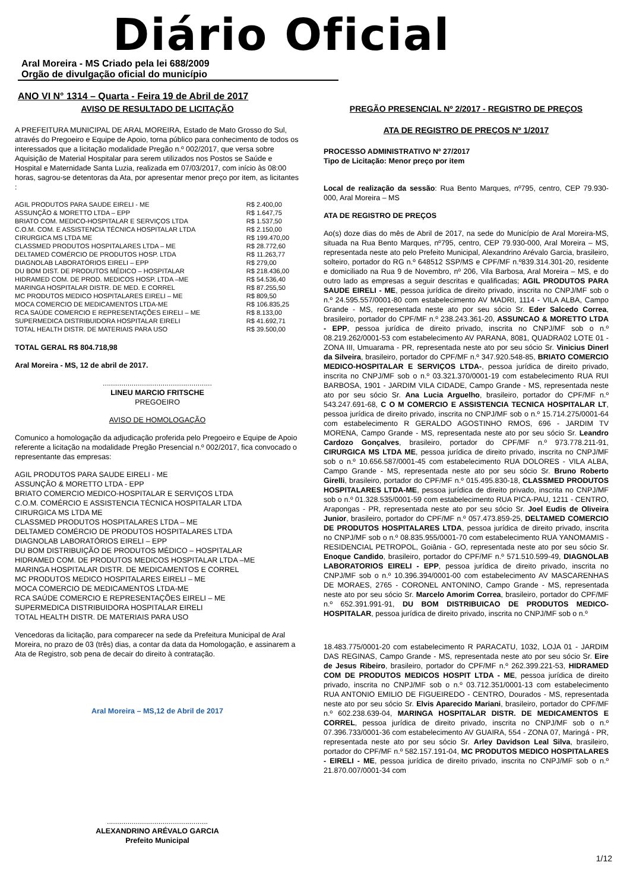Diário Oficial
Aral Moreira - MS Criado pela lei 688/2009
Orgão de divulgação oficial do município
ANO VI N° 1314 – Quarta - Feira 19 de Abril de 2017
AVISO DE RESULTADO DE LICITAÇÃO
A PREFEITURA MUNICIPAL DE ARAL MOREIRA, Estado de Mato Grosso do Sul, através do Pregoeiro e Equipe de Apoio, torna público para conhecimento de todos os interessados que a licitação modalidade Pregão n.º 002/2017, que versa sobre Aquisição de Material Hospitalar para serem utilizados nos Postos se Saúde e Hospital e Maternidade Santa Luzia, realizada em 07/03/2017, com início às 08:00 horas, sagrou-se detentoras da Ata, por apresentar menor preço por item, as licitantes :
| AGIL PRODUTOS PARA SAUDE EIRELI - ME | R$ 2.400,00 |
| ASSUNÇÃO & MORETTO LTDA – EPP | R$ 1.647,75 |
| BRIATO COM. MEDICO-HOSPITALAR E SERVIÇOS LTDA | R$ 1.537,50 |
| C.O.M. COM. E ASSISTENCIA TÉCNICA HOSPITALAR LTDA | R$ 2.150,00 |
| CIRURGICA MS LTDA ME | R$ 199.470,00 |
| CLASSMED PRODUTOS HOSPITALARES LTDA – ME | R$ 28.772,60 |
| DELTAMED COMÉRCIO DE PRODUTOS HOSP. LTDA | R$ 11.263,77 |
| DIAGNOLAB LABORATÓRIOS EIRELI – EPP | R$ 279,00 |
| DU BOM DIST. DE PRODUTOS MÉDICO – HOSPITALAR | R$ 218.436,00 |
| HIDRAMED COM. DE PROD. MEDICOS HOSP. LTDA –ME | R$ 54.536,40 |
| MARINGA HOSPITALAR DISTR. DE MED. E CORREL | R$ 87.255,50 |
| MC PRODUTOS MEDICO HOSPITALARES EIRELI – ME | R$ 809,50 |
| MOCA COMERCIO DE MEDICAMENTOS LTDA-ME | R$ 106.835,25 |
| RCA SAÚDE COMERCIO E REPRESENTAÇÕES EIRELI – ME | R$ 8.133,00 |
| SUPERMEDICA DISTRIBUIDORA HOSPITALAR EIRELI | R$ 41.692,71 |
| TOTAL HEALTH DISTR. DE MATERIAIS PARA USO | R$ 39.500,00 |
TOTAL GERAL R$ 804.718,98
Aral Moreira - MS, 12 de abril de 2017.
.....................................................
LINEU MARCIO FRITSCHE
PREGOEIRO
AVISO DE HOMOLOGAÇÃO
Comunico a homologação da adjudicação proferida pelo Pregoeiro e Equipe de Apoio referente a licitação na modalidade Pregão Presencial n.º 002/2017, fica convocado o representante das empresas:
AGIL PRODUTOS PARA SAUDE EIRELI - ME
ASSUNÇÃO & MORETTO LTDA - EPP
BRIATO COMERCIO MEDICO-HOSPITALAR E SERVIÇOS LTDA
C.O.M. COMÉRCIO E ASSISTENCIA TÉCNICA HOSPITALAR LTDA
CIRURGICA MS LTDA ME
CLASSMED PRODUTOS HOSPITALARES LTDA – ME
DELTAMED COMÉRCIO DE PRODUTOS HOSPITALARES LTDA
DIAGNOLAB LABORATÓRIOS EIRELI – EPP
DU BOM DISTRIBUIÇÃO DE PRODUTOS MÉDICO – HOSPITALAR
HIDRAMED COM. DE PRODUTOS MEDICOS HOSPITALAR LTDA –ME
MARINGA HOSPITALAR DISTR. DE MEDICAMENTOS E CORREL
MC PRODUTOS MEDICO HOSPITALARES EIRELI – ME
MOCA COMERCIO DE MEDICAMENTOS LTDA-ME
RCA SAÚDE COMERCIO E REPRESENTAÇÕES EIRELI – ME
SUPERMEDICA DISTRIBUIDORA HOSPITALAR EIRELI
TOTAL HEALTH DISTR. DE MATERIAIS PARA USO
Vencedoras da licitação, para comparecer na sede da Prefeitura Municipal de Aral Moreira, no prazo de 03 (três) dias, a contar da data da Homologação, e assinarem a Ata de Registro, sob pena de decair do direito à contratação.
Aral Moreira – MS,12 de Abril de 2017
.................................................
ALEXANDRINO ARÉVALO GARCIA
Prefeito Municipal
PREGÃO PRESENCIAL Nº 2/2017 - REGISTRO DE PREÇOS
ATA DE REGISTRO DE PREÇOS Nº 1/2017
PROCESSO ADMINISTRATIVO Nº 27/2017
Tipo de Licitação: Menor preço por item
Local de realização da sessão: Rua Bento Marques, nº795, centro, CEP 79.930-000, Aral Moreira – MS
ATA DE REGISTRO DE PREÇOS
Ao(s) doze dias do mês de Abril de 2017, na sede do Município de Aral Moreira-MS, situada na Rua Bento Marques, nº795, centro, CEP 79.930-000, Aral Moreira – MS, representada neste ato pelo Prefeito Municipal, Alexandrino Arévalo Garcia, brasileiro, solteiro, portador do RG n.º 648512 SSP/MS e CPF/MF n.º839.314.301-20, residente e domiciliado na Rua 9 de Novembro, nº 206, Vila Barbosa, Aral Moreira – MS, e do outro lado as empresas a seguir descritas e qualificadas; AGIL PRODUTOS PARA SAUDE EIRELI - ME, pessoa jurídica de direito privado, inscrita no CNPJ/MF sob o n.º 24.595.557/0001-80 com estabelecimento AV MADRI, 1114 - VILA ALBA, Campo Grande - MS, representada neste ato por seu sócio Sr. Eder Salcedo Correa, brasileiro, portador do CPF/MF n.º 238.243.361-20, ASSUNCAO & MORETTO LTDA - EPP, pessoa jurídica de direito privado, inscrita no CNPJ/MF sob o n.º 08.219.262/0001-53 com estabelecimento AV PARANA, 8081, QUADRA02 LOTE 01 - ZONA III, Umuarama - PR, representada neste ato por seu sócio Sr. Vinicius Dinerl da Silveira, brasileiro, portador do CPF/MF n.º 347.920.548-85, BRIATO COMERCIO MEDICO-HOSPITALAR E SERVIÇOS LTDA-, pessoa jurídica de direito privado, inscrita no CNPJ/MF sob o n.º 03.321.370/0001-19 com estabelecimento RUA RUI BARBOSA, 1901 - JARDIM VILA CIDADE, Campo Grande - MS, representada neste ato por seu sócio Sr. Ana Lucia Arguelho, brasileiro, portador do CPF/MF n.º 543.247.691-68, C O M COMERCIO E ASSISTENCIA TECNICA HOSPITALAR LT, pessoa jurídica de direito privado, inscrita no CNPJ/MF sob o n.º 15.714.275/0001-64 com estabelecimento R GERALDO AGOSTINHO RMOS, 696 - JARDIM TV MORENA, Campo Grande - MS, representada neste ato por seu sócio Sr. Leandro Cardozo Gonçalves, brasileiro, portador do CPF/MF n.º 973.778.211-91, CIRURGICA MS LTDA ME, pessoa jurídica de direito privado, inscrita no CNPJ/MF sob o n.º 10.656.587/0001-45 com estabelecimento RUA DOLORES - VILA ALBA, Campo Grande - MS, representada neste ato por seu sócio Sr. Bruno Roberto Girelli, brasileiro, portador do CPF/MF n.º 015.495.830-18, CLASSMED PRODUTOS HOSPITALARES LTDA-ME, pessoa jurídica de direito privado, inscrita no CNPJ/MF sob o n.º 01.328.535/0001-59 com estabelecimento RUA PICA-PAU, 1211 - CENTRO, Arapongas - PR, representada neste ato por seu sócio Sr. Joel Eudis de Oliveira Junior, brasileiro, portador do CPF/MF n.º 057.473.859-25, DELTAMED COMERCIO DE PRODUTOS HOSPITALARES LTDA, pessoa jurídica de direito privado, inscrita no CNPJ/MF sob o n.º 08.835.955/0001-70 com estabelecimento RUA YANOMAMIS - RESIDENCIAL PETROPOL, Goiânia - GO, representada neste ato por seu sócio Sr. Enoque Candido, brasileiro, portador do CPF/MF n.º 571.510.599-49, DIAGNOLAB LABORATORIOS EIRELI - EPP, pessoa jurídica de direito privado, inscrita no CNPJ/MF sob o n.º 10.396.394/0001-00 com estabelecimento AV MASCARENHAS DE MORAES, 2765 - CORONEL ANTONINO, Campo Grande - MS, representada neste ato por seu sócio Sr. Marcelo Amorim Correa, brasileiro, portador do CPF/MF n.º 652.391.991-91, DU BOM DISTRIBUICAO DE PRODUTOS MEDICO-HOSPITALAR, pessoa jurídica de direito privado, inscrita no CNPJ/MF sob o n.º
18.483.775/0001-20 com estabelecimento R PARACATU, 1032, LOJA 01 - JARDIM DAS REGINAS, Campo Grande - MS, representada neste ato por seu sócio Sr. Eire de Jesus Ribeiro, brasileiro, portador do CPF/MF n.º 262.399.221-53, HIDRAMED COM DE PRODUTOS MEDICOS HOSPIT LTDA - ME, pessoa jurídica de direito privado, inscrita no CNPJ/MF sob o n.º 03.712.351/0001-13 com estabelecimento RUA ANTONIO EMILIO DE FIGUEIREDO - CENTRO, Dourados - MS, representada neste ato por seu sócio Sr. Elvis Aparecido Mariani, brasileiro, portador do CPF/MF n.º 602.238.639-04, MARINGA HOSPITALAR DISTR. DE MEDICAMENTOS E CORREL, pessoa jurídica de direito privado, inscrita no CNPJ/MF sob o n.º 07.396.733/0001-36 com estabelecimento AV GUAIRA, 554 - ZONA 07, Maringá - PR, representada neste ato por seu sócio Sr. Arley Davidson Leal Silva, brasileiro, portador do CPF/MF n.º 582.157.191-04, MC PRODUTOS MEDICO HOSPITALARES - EIRELI - ME, pessoa jurídica de direito privado, inscrita no CNPJ/MF sob o n.º 21.870.007/0001-34 com
1/12